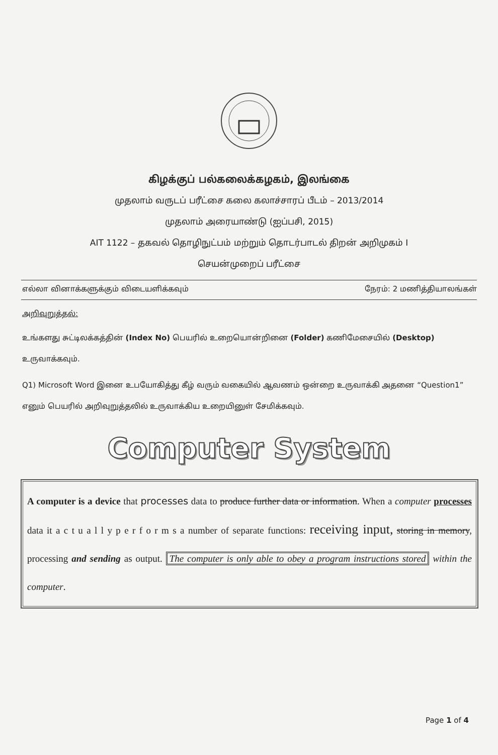கிழக்குப் பல்கலைக்கழகம், இலங்கை
முதலாம் வருடப் பரீட்சை கலை கலாச்சாரப் பீடம் – 2013/2014
முதலாம் அரையாண்டு (ஐப்பசி, 2015)
AIT 1122 – தகவல் தொழிநுட்பம் மற்றும் தொடர்பாடல் திறன் அறிமுகம் I
செயன்முறைப் பரீட்சை
எல்லா வினாக்களுக்கும் விடையளிக்கவும் நேரம்: 2 மணித்தியாலங்கள்
அறிவுறுத்தல்:
உங்களது சுட்டிலக்கத்தின் (Index No) பெயரில் உறையொன்றினை (Folder) கணிமேசையில் (Desktop) உருவாக்கவும்.
Q1) Microsoft Word இனை உபயோகித்து கீழ் வரும் வகையில் ஆவணம் ஒன்றை உருவாக்கி அதனை “Question1” எனும் பெயரில் அறிவுறுத்தலில் உருவாக்கிய உறையினுள் சேமிக்கவும்.
Computer System
A computer is a device that processes data to produce further data or information. When a computer processes data it a c t u a l l y p e r f o r m s a number of separate functions: receiving input, storing in memory, processing and sending as output. The computer is only able to obey a program instructions stored within the computer.
Page 1 of 4